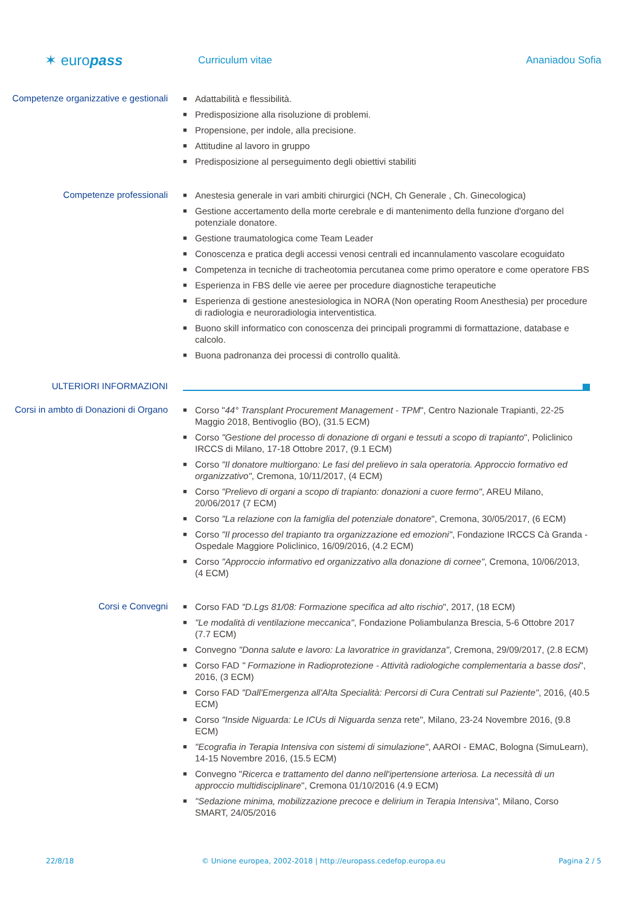✶ europass
Curriculum vitae Ananiadou Sofia
Competenze organizzative e gestionali
■ Adattabilità e flessibilità.
■ Predisposizione alla risoluzione di problemi.
■ Propensione, per indole, alla precisione.
■ Attitudine al lavoro in gruppo
■ Predisposizione al perseguimento degli obiettivi stabiliti
Competenze professionali
■ Anestesia generale in vari ambiti chirurgici (NCH, Ch Generale , Ch. Ginecologica)
■ Gestione accertamento della morte cerebrale e di mantenimento della funzione d'organo del potenziale donatore.
■ Gestione traumatologica come Team Leader
■ Conoscenza e pratica degli accessi venosi centrali ed incannulamento vascolare ecoguidato
■ Competenza in tecniche di tracheotomia percutanea come primo operatore e come operatore FBS
■ Esperienza in FBS delle vie aeree per procedure diagnostiche terapeutiche
■ Esperienza di gestione anestesiologica in NORA (Non operating Room Anesthesia) per procedure di radiologia e neuroradiologia interventistica.
■ Buono skill informatico con conoscenza dei principali programmi di formattazione, database e calcolo.
■ Buona padronanza dei processi di controllo qualità.
ULTERIORI INFORMAZIONI
Corsi in ambto di Donazioni di Organo
■ Corso "44° Transplant Procurement Management - TPM", Centro Nazionale Trapianti, 22-25 Maggio 2018, Bentivoglio (BO), (31.5 ECM)
■ Corso "Gestione del processo di donazione di organi e tessuti a scopo di trapianto", Policlinico IRCCS di Milano, 17-18 Ottobre 2017, (9.1 ECM)
■ Corso "Il donatore multiorgano: Le fasi del prelievo in sala operatoria. Approccio formativo ed organizzativo", Cremona, 10/11/2017, (4 ECM)
■ Corso "Prelievo di organi a scopo di trapianto: donazioni a cuore fermo", AREU Milano, 20/06/2017 (7 ECM)
■ Corso "La relazione con la famiglia del potenziale donatore", Cremona, 30/05/2017, (6 ECM)
■ Corso "Il processo del trapianto tra organizzazione ed emozioni", Fondazione IRCCS Cà Granda - Ospedale Maggiore Policlinico, 16/09/2016, (4.2 ECM)
■ Corso "Approccio informativo ed organizzativo alla donazione di cornee", Cremona, 10/06/2013, (4 ECM)
Corsi e Convegni
■ Corso FAD "D.Lgs 81/08: Formazione specifica ad alto rischio", 2017, (18 ECM)
■ "Le modalità di ventilazione meccanica", Fondazione Poliambulanza Brescia, 5-6 Ottobre 2017 (7.7 ECM)
■ Convegno "Donna salute e lavoro: La lavoratrice in gravidanza", Cremona, 29/09/2017, (2.8 ECM)
■ Corso FAD " Formazione in Radioprotezione - Attività radiologiche complementaria a basse dosi", 2016, (3 ECM)
■ Corso FAD "Dall'Emergenza all'Alta Specialità: Percorsi di Cura Centrati sul Paziente", 2016, (40.5 ECM)
■ Corso "Inside Niguarda: Le ICUs di Niguarda senza rete", Milano, 23-24 Novembre 2016, (9.8 ECM)
■ "Ecografia in Terapia Intensiva con sistemi di simulazione", AAROI - EMAC, Bologna (SimuLearn), 14-15 Novembre 2016, (15.5 ECM)
■ Convegno "Ricerca e trattamento del danno nell'ipertensione arteriosa. La necessità di un approccio multidisciplinare", Cremona 01/10/2016 (4.9 ECM)
■ "Sedazione minima, mobilizzazione precoce e delirium in Terapia Intensiva", Milano, Corso SMART, 24/05/2016
22/8/18 © Unione europea, 2002-2018 | http://europass.cedefop.europa.eu
Pagina 2 / 5